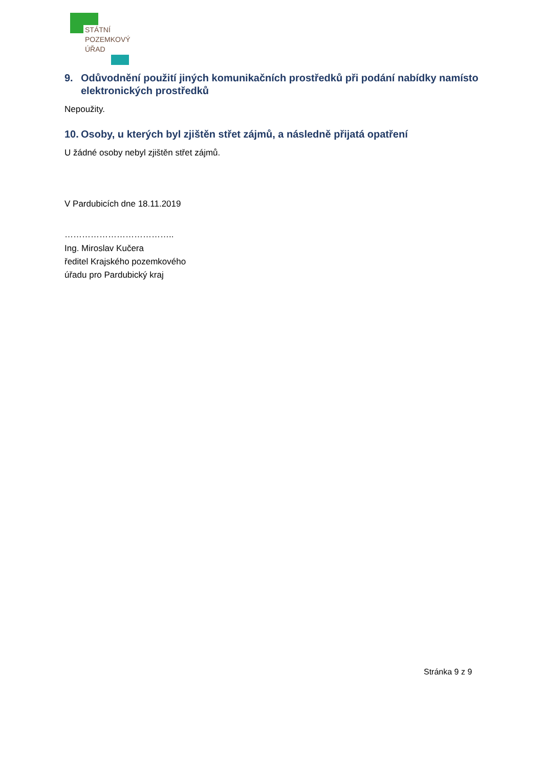STÁTNÍ
POZEMKOVÝ
ÚŘAD
9. Odůvodnění použití jiných komunikačních prostředků při podání nabídky namísto elektronických prostředků
Nepoužity.
10. Osoby, u kterých byl zjištěn střet zájmů, a následně přijatá opatření
U žádné osoby nebyl zjištěn střet zájmů.
V Pardubicích dne 18.11.2019
………………………………..
Ing. Miroslav Kučera
ředitel Krajského pozemkového
úřadu pro Pardubický kraj
Stránka 9 z 9